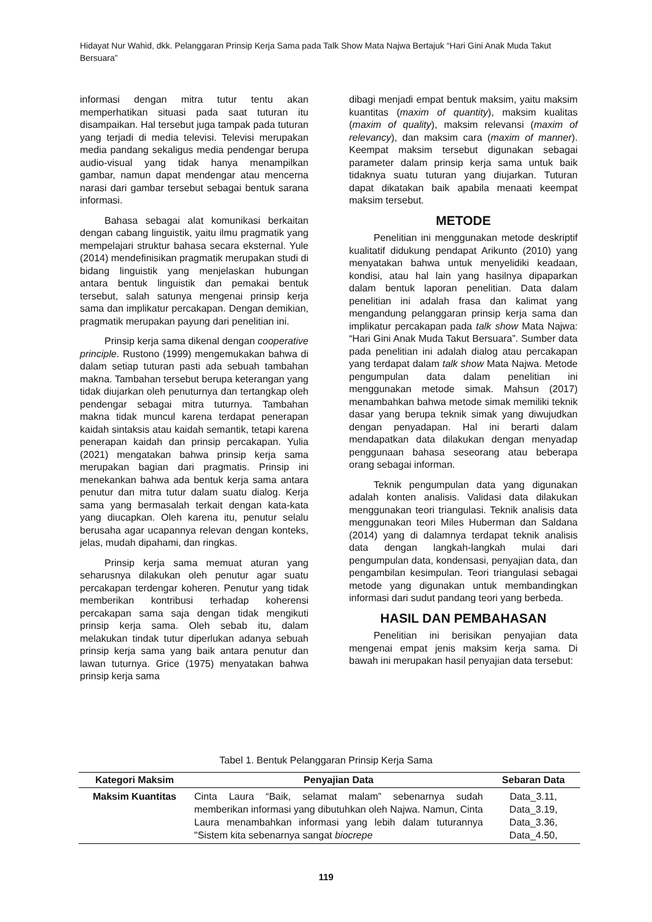Hidayat Nur Wahid, dkk. Pelanggaran Prinsip Kerja Sama pada Talk Show Mata Najwa Bertajuk “Hari Gini Anak Muda Takut Bersuara”
informasi dengan mitra tutur tentu akan memperhatikan situasi pada saat tuturan itu disampaikan. Hal tersebut juga tampak pada tuturan yang terjadi di media televisi. Televisi merupakan media pandang sekaligus media pendengar berupa audio-visual yang tidak hanya menampilkan gambar, namun dapat mendengar atau mencerna narasi dari gambar tersebut sebagai bentuk sarana informasi.
Bahasa sebagai alat komunikasi berkaitan dengan cabang linguistik, yaitu ilmu pragmatik yang mempelajari struktur bahasa secara eksternal. Yule (2014) mendefinisikan pragmatik merupakan studi di bidang linguistik yang menjelaskan hubungan antara bentuk linguistik dan pemakai bentuk tersebut, salah satunya mengenai prinsip kerja sama dan implikatur percakapan. Dengan demikian, pragmatik merupakan payung dari penelitian ini.
Prinsip kerja sama dikenal dengan cooperative principle. Rustono (1999) mengemukakan bahwa di dalam setiap tuturan pasti ada sebuah tambahan makna. Tambahan tersebut berupa keterangan yang tidak diujarkan oleh penuturnya dan tertangkap oleh pendengar sebagai mitra tuturnya. Tambahan makna tidak muncul karena terdapat penerapan kaidah sintaksis atau kaidah semantik, tetapi karena penerapan kaidah dan prinsip percakapan. Yulia (2021) mengatakan bahwa prinsip kerja sama merupakan bagian dari pragmatis. Prinsip ini menekankan bahwa ada bentuk kerja sama antara penutur dan mitra tutur dalam suatu dialog. Kerja sama yang bermasalah terkait dengan kata-kata yang diucapkan. Oleh karena itu, penutur selalu berusaha agar ucapannya relevan dengan konteks, jelas, mudah dipahami, dan ringkas.
Prinsip kerja sama memuat aturan yang seharusnya dilakukan oleh penutur agar suatu percakapan terdengar koheren. Penutur yang tidak memberikan kontribusi terhadap koherensi percakapan sama saja dengan tidak mengikuti prinsip kerja sama. Oleh sebab itu, dalam melakukan tindak tutur diperlukan adanya sebuah prinsip kerja sama yang baik antara penutur dan lawan tuturnya. Grice (1975) menyatakan bahwa prinsip kerja sama
dibagi menjadi empat bentuk maksim, yaitu maksim kuantitas (maxim of quantity), maksim kualitas (maxim of quality), maksim relevansi (maxim of relevancy), dan maksim cara (maxim of manner). Keempat maksim tersebut digunakan sebagai parameter dalam prinsip kerja sama untuk baik tidaknya suatu tuturan yang diujarkan. Tuturan dapat dikatakan baik apabila menaati keempat maksim tersebut.
METODE
Penelitian ini menggunakan metode deskriptif kualitatif didukung pendapat Arikunto (2010) yang menyatakan bahwa untuk menyelidiki keadaan, kondisi, atau hal lain yang hasilnya dipaparkan dalam bentuk laporan penelitian. Data dalam penelitian ini adalah frasa dan kalimat yang mengandung pelanggaran prinsip kerja sama dan implikatur percakapan pada talk show Mata Najwa: “Hari Gini Anak Muda Takut Bersuara”. Sumber data pada penelitian ini adalah dialog atau percakapan yang terdapat dalam talk show Mata Najwa. Metode pengumpulan data dalam penelitian ini menggunakan metode simak. Mahsun (2017) menambahkan bahwa metode simak memiliki teknik dasar yang berupa teknik simak yang diwujudkan dengan penyadapan. Hal ini berarti dalam mendapatkan data dilakukan dengan menyadap penggunaan bahasa seseorang atau beberapa orang sebagai informan.
Teknik pengumpulan data yang digunakan adalah konten analisis. Validasi data dilakukan menggunakan teori triangulasi. Teknik analisis data menggunakan teori Miles Huberman dan Saldana (2014) yang di dalamnya terdapat teknik analisis data dengan langkah-langkah mulai dari pengumpulan data, kondensasi, penyajian data, dan pengambilan kesimpulan. Teori triangulasi sebagai metode yang digunakan untuk membandingkan informasi dari sudut pandang teori yang berbeda.
HASIL DAN PEMBAHASAN
Penelitian ini berisikan penyajian data mengenai empat jenis maksim kerja sama. Di bawah ini merupakan hasil penyajian data tersebut:
Tabel 1. Bentuk Pelanggaran Prinsip Kerja Sama
| Kategori Maksim | Penyajian Data | Sebaran Data |
| --- | --- | --- |
| Maksim Kuantitas | Cinta Laura “Baik, selamat malam” sebenarnya sudah memberikan informasi yang dibutuhkan oleh Najwa. Namun, Cinta Laura menambahkan informasi yang lebih dalam tuturannya "Sistem kita sebenarnya sangat biocrepe | Data_3.11, Data_3.19, Data_3.36, Data_4.50, |
119